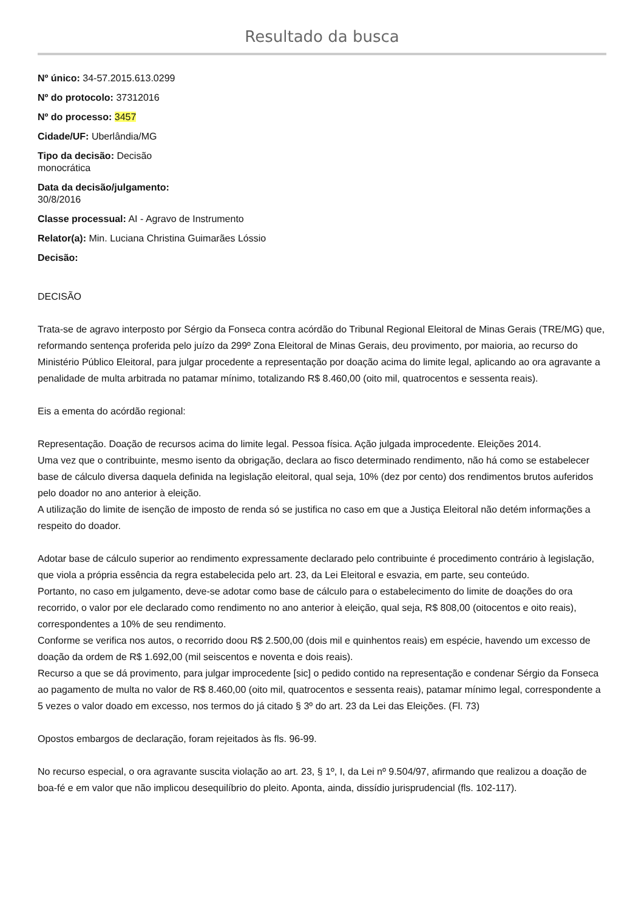Resultado da busca
Nº único: 34-57.2015.613.0299
Nº do protocolo: 37312016
Nº do processo: 3457
Cidade/UF: Uberlândia/MG
Tipo da decisão: Decisão monocrática
Data da decisão/julgamento: 30/8/2016
Classe processual: AI - Agravo de Instrumento
Relator(a): Min. Luciana Christina Guimarães Lóssio
Decisão:
DECISÃO
Trata-se de agravo interposto por Sérgio da Fonseca contra acórdão do Tribunal Regional Eleitoral de Minas Gerais (TRE/MG) que, reformando sentença proferida pelo juízo da 299º Zona Eleitoral de Minas Gerais, deu provimento, por maioria, ao recurso do Ministério Público Eleitoral, para julgar procedente a representação por doação acima do limite legal, aplicando ao ora agravante a penalidade de multa arbitrada no patamar mínimo, totalizando R$ 8.460,00 (oito mil, quatrocentos e sessenta reais).
Eis a ementa do acórdão regional:
Representação. Doação de recursos acima do limite legal. Pessoa física. Ação julgada improcedente. Eleições 2014.
Uma vez que o contribuinte, mesmo isento da obrigação, declara ao fisco determinado rendimento, não há como se estabelecer base de cálculo diversa daquela definida na legislação eleitoral, qual seja, 10% (dez por cento) dos rendimentos brutos auferidos pelo doador no ano anterior à eleição.
A utilização do limite de isenção de imposto de renda só se justifica no caso em que a Justiça Eleitoral não detém informações a respeito do doador.
Adotar base de cálculo superior ao rendimento expressamente declarado pelo contribuinte é procedimento contrário à legislação, que viola a própria essência da regra estabelecida pelo art. 23, da Lei Eleitoral e esvazia, em parte, seu conteúdo.
Portanto, no caso em julgamento, deve-se adotar como base de cálculo para o estabelecimento do limite de doações do ora recorrido, o valor por ele declarado como rendimento no ano anterior à eleição, qual seja, R$ 808,00 (oitocentos e oito reais), correspondentes a 10% de seu rendimento.
Conforme se verifica nos autos, o recorrido doou R$ 2.500,00 (dois mil e quinhentos reais) em espécie, havendo um excesso de doação da ordem de R$ 1.692,00 (mil seiscentos e noventa e dois reais).
Recurso a que se dá provimento, para julgar improcedente [sic] o pedido contido na representação e condenar Sérgio da Fonseca ao pagamento de multa no valor de R$ 8.460,00 (oito mil, quatrocentos e sessenta reais), patamar mínimo legal, correspondente a 5 vezes o valor doado em excesso, nos termos do já citado § 3º do art. 23 da Lei das Eleições. (Fl. 73)
Opostos embargos de declaração, foram rejeitados às fls. 96-99.
No recurso especial, o ora agravante suscita violação ao art. 23, § 1º, I, da Lei nº 9.504/97, afirmando que realizou a doação de boa-fé e em valor que não implicou desequilíbrio do pleito. Aponta, ainda, dissídio jurisprudencial (fls. 102-117).